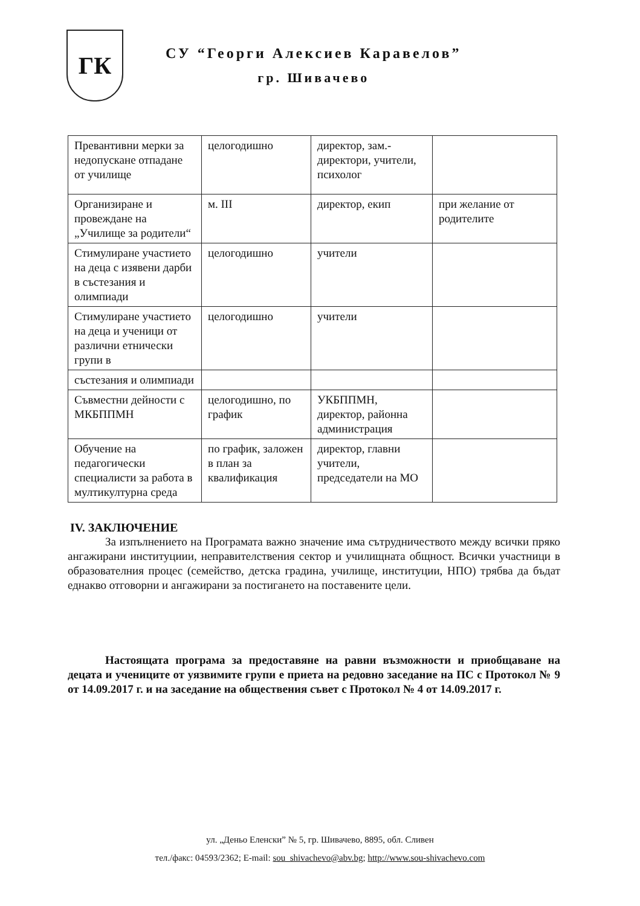ГК
СУ “Георги Алексиев Каравелов”
гр. Шивачево
| Превантивни мерки за недопускане отпадане от училище | целогодишно | директор, зам.-директори, учители, психолог | |
| Организиране и провеждане на „Училище за родители“ | м. III | директор, екип | при желание от родителите |
| Стимулиране участието на деца с изявени дарби в състезания и олимпиади | целогодишно | учители | |
| Стимулиране участието на деца и ученици от различни етнически групи в | целогодишно | учители | |
| състезания и олимпиади | | | |
| Съвместни дейности с МКБППМН | целогодишно, по график | УКБППМН, директор, районна администрация | |
| Обучение на педагогически специалисти за работа в мултикултурна среда | по график, заложен в план за квалификация | директор, главни учители, председатели на МО | |
IV. ЗАКЛЮЧЕНИЕ
За изпълнението на Програмата важно значение има сътрудничеството между всички пряко ангажирани институциии, неправителствения сектор и училищната общност. Всички участници в образователния процес (семейство, детска градина, училище, институции, НПО) трябва да бъдат еднакво отговорни и ангажирани за постигането на поставените цели.
Настоящата програма за предоставяне на равни възможности и приобщаване на децата и учениците от уязвимите групи е приета на редовно заседание на ПС с Протокол № 9 от 14.09.2017 г. и на заседание на обществения съвет с Протокол № 4 от 14.09.2017 г.
ул. „Деньо Еленски” № 5, гр. Шивачево, 8895, обл. Сливен
тел./факс: 04593/2362; E-mail: sou_shivachevo@abv.bg; http://www.sou-shivachevo.com